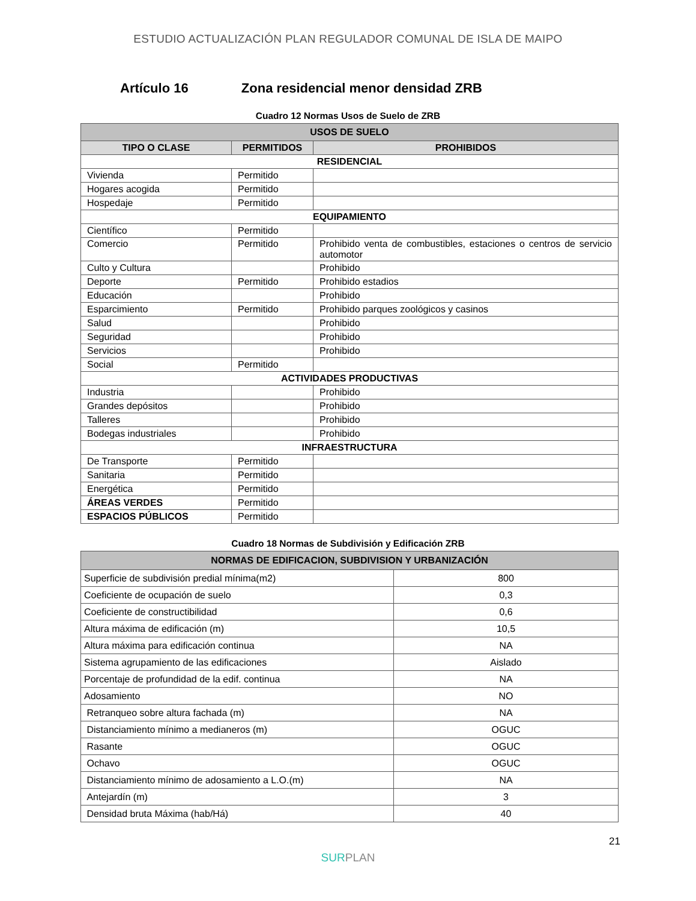ESTUDIO ACTUALIZACIÓN PLAN REGULADOR COMUNAL DE ISLA DE MAIPO
Artículo 16 Zona residencial menor densidad ZRB
Cuadro 12 Normas Usos de Suelo de ZRB
| USOS DE SUELO | | |
| --- | --- | --- |
| TIPO O CLASE | PERMITIDOS | PROHIBIDOS |
| RESIDENCIAL | | |
| Vivienda | Permitido | |
| Hogares acogida | Permitido | |
| Hospedaje | Permitido | |
| EQUIPAMIENTO | | |
| Científico | Permitido | |
| Comercio | Permitido | Prohibido venta de combustibles, estaciones o centros de servicio automotor |
| Culto y Cultura | | Prohibido |
| Deporte | Permitido | Prohibido estadios |
| Educación | | Prohibido |
| Esparcimiento | Permitido | Prohibido parques zoológicos y casinos |
| Salud | | Prohibido |
| Seguridad | | Prohibido |
| Servicios | | Prohibido |
| Social | Permitido | |
| ACTIVIDADES PRODUCTIVAS | | |
| Industria | | Prohibido |
| Grandes depósitos | | Prohibido |
| Talleres | | Prohibido |
| Bodegas industriales | | Prohibido |
| INFRAESTRUCTURA | | |
| De Transporte | Permitido | |
| Sanitaria | Permitido | |
| Energética | Permitido | |
| ÁREAS VERDES | Permitido | |
| ESPACIOS PÚBLICOS | Permitido | |
Cuadro 18 Normas de Subdivisión y Edificación ZRB
| NORMAS DE EDIFICACION, SUBDIVISION Y URBANIZACIÓN | |
| --- | --- |
| Superficie de subdivisión predial mínima(m2) | 800 |
| Coeficiente de ocupación de suelo | 0,3 |
| Coeficiente de constructibilidad | 0,6 |
| Altura máxima de edificación (m) | 10,5 |
| Altura máxima para edificación continua | NA |
| Sistema agrupamiento de las edificaciones | Aislado |
| Porcentaje de profundidad de la edif. continua | NA |
| Adosamiento | NO |
| Retranqueo sobre altura fachada (m) | NA |
| Distanciamiento mínimo a medianeros (m) | OGUC |
| Rasante | OGUC |
| Ochavo | OGUC |
| Distanciamiento mínimo de adosamiento a L.O.(m) | NA |
| Antejardín (m) | 3 |
| Densidad bruta Máxima (hab/Há) | 40 |
21
SURPLAN